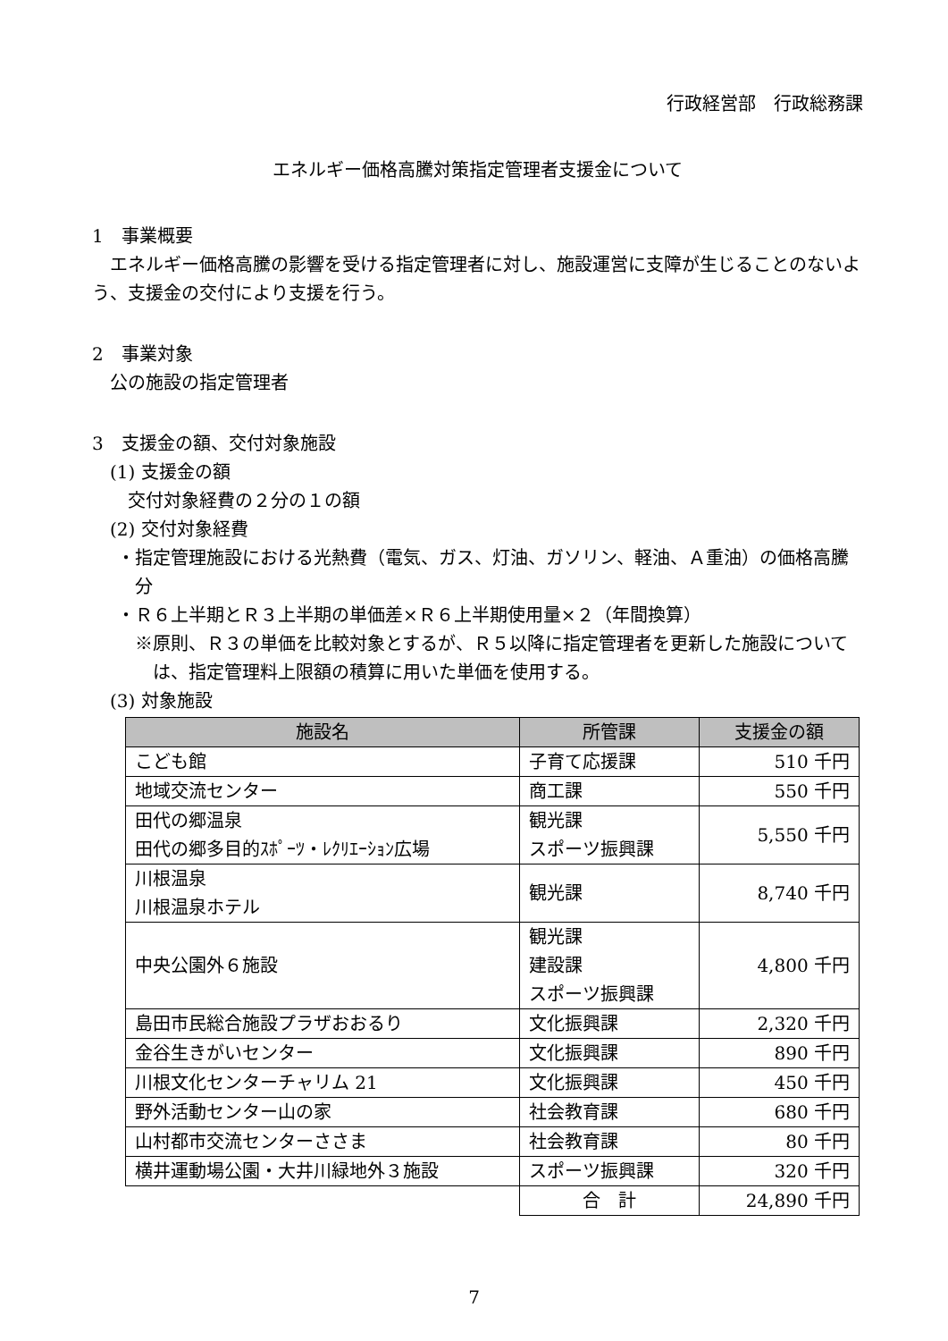行政経営部　行政総務課
エネルギー価格高騰対策指定管理者支援金について
1　事業概要
　エネルギー価格高騰の影響を受ける指定管理者に対し、施設運営に支障が生じることのないよう、支援金の交付により支援を行う。
2　事業対象
　公の施設の指定管理者
3　支援金の額、交付対象施設
　(1) 支援金の額
　　交付対象経費の２分の１の額
　(2) 交付対象経費
・指定管理施設における光熱費（電気、ガス、灯油、ガソリン、軽油、Ａ重油）の価格高騰分
・Ｒ６上半期とＲ３上半期の単価差×Ｒ６上半期使用量×２（年間換算）
※原則、Ｒ３の単価を比較対象とするが、Ｒ５以降に指定管理者を更新した施設については、指定管理料上限額の積算に用いた単価を使用する。
　(3) 対象施設
| 施設名 | 所管課 | 支援金の額 |
| --- | --- | --- |
| こども館 | 子育て応援課 | 510 千円 |
| 地域交流センター | 商工課 | 550 千円 |
| 田代の郷温泉 田代の郷多目的ｽﾎﾟｰﾂ・ﾚｸﾘｴｰｼｮﾝ広場 | 観光課 スポーツ振興課 | 5,550 千円 |
| 川根温泉 川根温泉ホテル | 観光課 | 8,740 千円 |
| 中央公園外６施設 | 観光課 建設課 スポーツ振興課 | 4,800 千円 |
| 島田市民総合施設プラザおおるり | 文化振興課 | 2,320 千円 |
| 金谷生きがいセンター | 文化振興課 | 890 千円 |
| 川根文化センターチャリム 21 | 文化振興課 | 450 千円 |
| 野外活動センター山の家 | 社会教育課 | 680 千円 |
| 山村都市交流センターささま | 社会教育課 | 80 千円 |
| 横井運動場公園・大井川緑地外３施設 | スポーツ振興課 | 320 千円 |
| | 合 計 | 24,890 千円 |
7